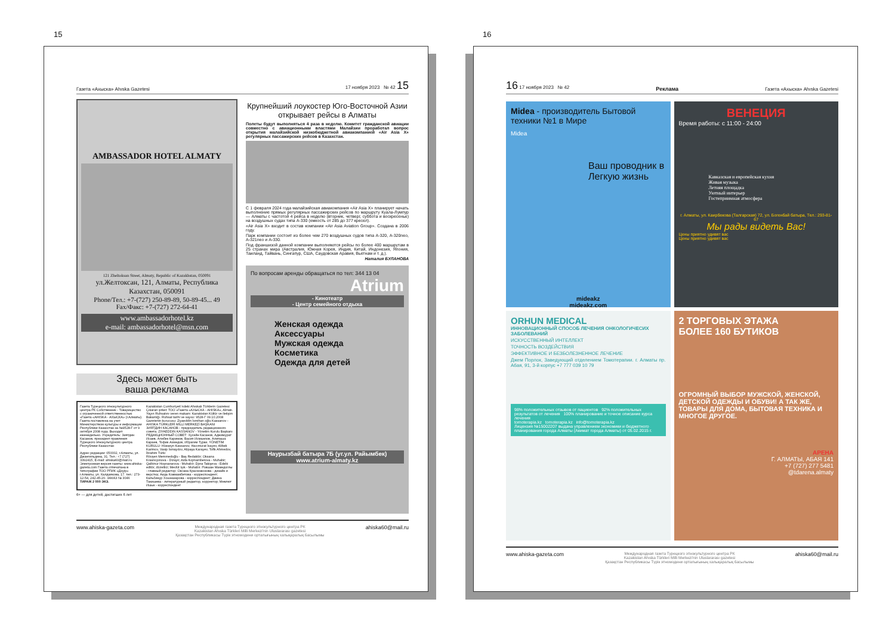15 16
Газета «Ахыска» Ahıska Gazetesi 17 ноября 2023 № 42 15
AMBASSADOR HOTEL ALMATY
121 Zheltoksan Street, Almaty, Republic of Kazakhstan, 050091
ул.Желтоксан, 121, Алматы, Республика Казахстан, 050091
Phone/Тел.: +7-(727) 250-89-89, 50-89-45... 49
Fax/Факс: +7-(727) 272-64-41
www.ambassadorhotel.kz
e-mail: ambassadorhotel@msn.com
Здесь может быть
ваша реклама
Газета Турецкого этнокультурного центра РК Собственник - Товарищество с ограниченной ответственностью «Газета «AHISKA - АХЫСКА» (г.Алматы). Газета поставлена на учет Министерством культуры и информации Республики Казахстан за №9528-Г от 9 октября 2008 года. Выходит еженедельно. Учредитель: Зиятдин Касанов, президент правления Турецкого этнокультурного центра Республики Казахстан
Адрес редакции: 050002, г.Алматы, ул. Джангильдина, 31. Тел.: +7 (727) 3392415, E-mail: ahiska60@mail.ru Электронная версия газеты: www.ahiska-gazeta.com Газета отпечатана в типографии ТОО РПИК «Дәуір» г.Алматы, ул. Калдаякова, 17. тел.: 273-12-54, 242-45-20. ЗАКАЗ № 3046
ТИРАЖ 2 000 ЭКЗ.
Kazakistan Cumhuriyeti`ndeki Ahıskalı Türklerin Gazetesi Çıkaran şirket: ТОО «Газета «АХЫСКА - AHISKA», Almatı. Yayın Ruhsatını veren makam: Kazakistan Kültür ve iletişim Bakanlığı. Ruhsat tarihi ve sayısı: 9528-Г 09.10.2008 Gazetenin kurucusu: Ziyaeddin İsmihan oğlu Kassanov - AHISKA TÜRKLERİ MİLLİ MERKEZİ BAŞKANI
ЗИЯТДИН КАСАНОВ - председатель редакционного совета. ZIYAEDDIN KASSANOV - Yönetim Kurulu Başkanı
РЕДАКЦИОННЫЙ СОВЕТ: Хусейн Касанов, Аджимурат Исаев, Алибек Каримов, Васип Исмаилов, Алипаша Караев, Тофик Ахмедов, Ибрагим Турки. YÖNETİM KURULU: Hüsseyn Kassanov, Hacımurat İsayev, Alibek Karimov, Vasip İsmayılov, Alipaşa Karayev, Tofik Ahmedov, İbrahim Türki
Rövşen Memmedoğlu - Baş Redaktör; Oksana Krasnojonova - Dizayn; Aida Kojmambetova - Muhabir; Qalbinur Hoşnazarova - Muhabir; Djına Takişeva - Edebi editör, düzeltici; Mevlüt Işık - Muhabir. Ровшан Мамедоглы - главный редактор; Оксана Красножонова - дизайн и верстка; Аида Кожмамбетова - корреспондент; Кальбинур Хошназарова - корреспондент; Джина Такишева - литературный редактор, корректор; Мевлют Ишык - корреспондент
6+ — для детей, достигших 6 лет
Крупнейший лоукостер Юго-Восточной Азии открывает рейсы в Алматы
Полеты будут выполняться 4 раза в неделю. Комитет гражданской авиации совместно с авиационными властями Малайзии проработал вопрос открытия малайзийской низкобюджетной авиакомпанией «Air Asia X» регулярных пассажирских рейсов в Казахстан.
С 1 февраля 2024 года малайзийская авиакомпания «Air Asia X» планирует начать выполнение прямых регулярных пассажирских рейсов по маршруту Куала-Лумпур — Алматы с частотой 4 рейса в неделю (вторник, четверг, суббота и воскресенье) на воздушных судах типа А-330 (емкость от 285 до 377 кресел).
«Air Asia X» входит в состав компании «Air Asia Aviation Group». Создана в 2006 году.
Парк компании состоит из более чем 270 воздушных судов типа А-320, А-320neo, А-321neo и А-330.
Под франшизой данной компании выполняются рейсы по более 400 маршрутам в 25 странах мира (Австралия, Южная Корея, Индия, Китай, Индонезия, Япония, Таиланд, Тайвань, Сингапур, США, Саудовская Аравия, Вьетнам и т. д.).
Наталия БУЛАНОВА
По вопросам аренды обращаться по тел: 344 13 04
Atrium
- Кинотеатр
- Центр семейного отдыха
Женская одежда
Аксессуары
Мужская одежда
Косметика
Одежда для детей
Наурызбай батыра 7Б (уг.ул. Райымбек)
www.atrium-almaty.kz
www.ahiska-gazeta.com Международная газета Турецкого этнокультурного центра РК
Kazakistan Ahıska Türkleri Milli Merkezi'nin Uluslararası gazetesi
Қазақстан Республикасы Түрік этномәдени орталығының халықаралық басылымы ahiska60@mail.ru
16 17 ноября 2023 № 42 Реклама Газета «Ахыска» Ahıska Gazetesi
Midea - производитель Бытовой техники №1 в Мире
Midea
Ваш проводник в Легкую жизнь
mideakz
mideakz.com
ВЕНЕЦИЯ
Время работы: с 11:00 - 24:00
Кавказская и европейская кухня
Живая музыка
Летняя площадка
Уютный интерьер
Гостеприимная атмосфера
г. Алматы, ул. Каирбекова (Талгарская) 72, ул. Богенбай батыра, Тел.: 293-81-67
Мы рады видеть Вас!
Цены приятно удивят вас
Цены приятно удивят вас
ORHUN MEDICAL
ИННОВАЦИОННЫЙ СПОСОБ ЛЕЧЕНИЯ ОНКОЛОГИЧЕСИХ ЗАБОЛЕВАНИЙ
ИСКУССТВЕННЫЙ ИНТЕЛЛЕКТ
ТОЧНОСТЬ ВОЗДЕЙСТВИЯ
ЭФФЕКТИВНОЕ И БЕЗБОЛЕЗНЕННОЕ ЛЕЧЕНИЕ
Джем Порлок, Заведующий отделением Томотерапии. г. Алматы пр. Абая, 91, 3-й корпус +7 777 039 10 79
98% положительных отзывов от пациентов 92% положительных результатов от лечения 100% планирование и точное описание курса лечения
tomoterapia.kz tomoterapia.kz info@tomoterapia.kz
Лицензия №15002207 выдана управлением экономики и бюджетного планирования города Алматы (Акимат города Алматы) от 05.02.2015 г.
2 ТОРГОВЫХ ЭТАЖА
БОЛЕЕ 160 БУТИКОВ
ОГРОМНЫЙ ВЫБОР МУЖСКОЙ, ЖЕНСКОЙ, ДЕТСКОЙ ОДЕЖДЫ И ОБУВИ! А ТАК ЖЕ, ТОВАРЫ ДЛЯ ДОМА, БЫТОВАЯ ТЕХНИКА И МНОГОЕ ДРУГОЕ.
АРЕНА
Г. АЛМАТЫ, АБАЯ 141
+7 (727) 277 5481
@tdarena.almaty
www.ahiska-gazeta.com Международная газета Турецкого этнокультурного центра РК
Kazakistan Ahıska Türkleri Milli Merkezi'nin Uluslararası gazetesi
Қазақстан Республикасы Түрік этномәдени орталығының халықаралық басылымы ahiska60@mail.ru